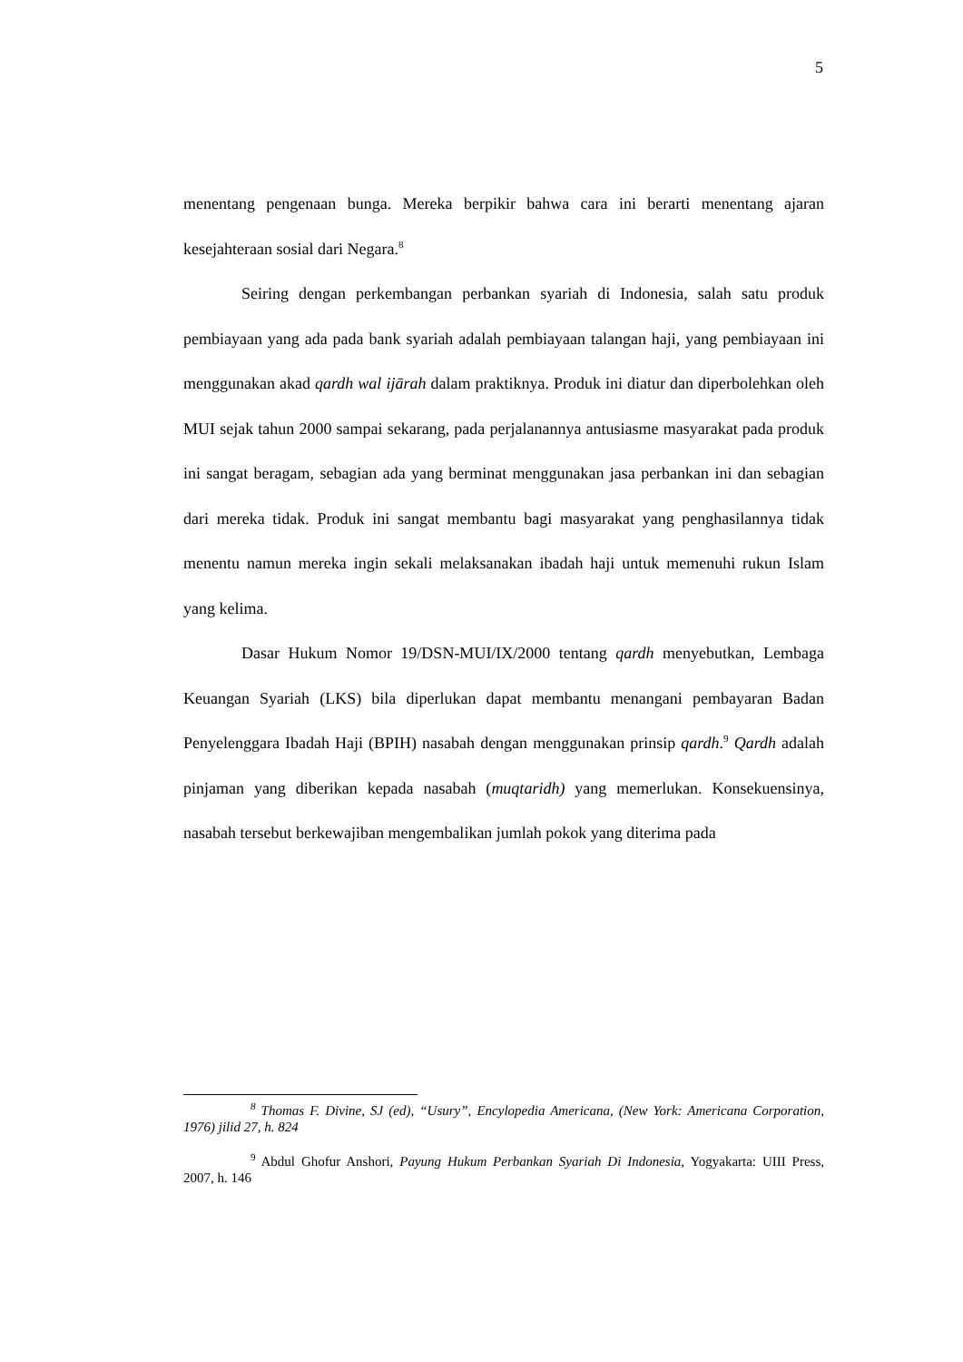5
menentang pengenaan bunga. Mereka berpikir bahwa cara ini berarti menentang ajaran kesejahteraan sosial dari Negara.<sup>8</sup>
Seiring dengan perkembangan perbankan syariah di Indonesia, salah satu produk pembiayaan yang ada pada bank syariah adalah pembiayaan talangan haji, yang pembiayaan ini menggunakan akad qardh wal ijārah dalam praktiknya. Produk ini diatur dan diperbolehkan oleh MUI sejak tahun 2000 sampai sekarang, pada perjalanannya antusiasme masyarakat pada produk ini sangat beragam, sebagian ada yang berminat menggunakan jasa perbankan ini dan sebagian dari mereka tidak. Produk ini sangat membantu bagi masyarakat yang penghasilannya tidak menentu namun mereka ingin sekali melaksanakan ibadah haji untuk memenuhi rukun Islam yang kelima.
Dasar Hukum Nomor 19/DSN-MUI/IX/2000 tentang qardh menyebutkan, Lembaga Keuangan Syariah (LKS) bila diperlukan dapat membantu menangani pembayaran Badan Penyelenggara Ibadah Haji (BPIH) nasabah dengan menggunakan prinsip qardh.<sup>9</sup> Qardh adalah pinjaman yang diberikan kepada nasabah (muqtaridh) yang memerlukan. Konsekuensinya, nasabah tersebut berkewajiban mengembalikan jumlah pokok yang diterima pada
<sup>8</sup> Thomas F. Divine, SJ (ed), “Usury”, Encylopedia Americana, (New York: Americana Corporation, 1976) jilid 27, h. 824
<sup>9</sup> Abdul Ghofur Anshori, Payung Hukum Perbankan Syariah Di Indonesia, Yogyakarta: UIII Press, 2007, h. 146